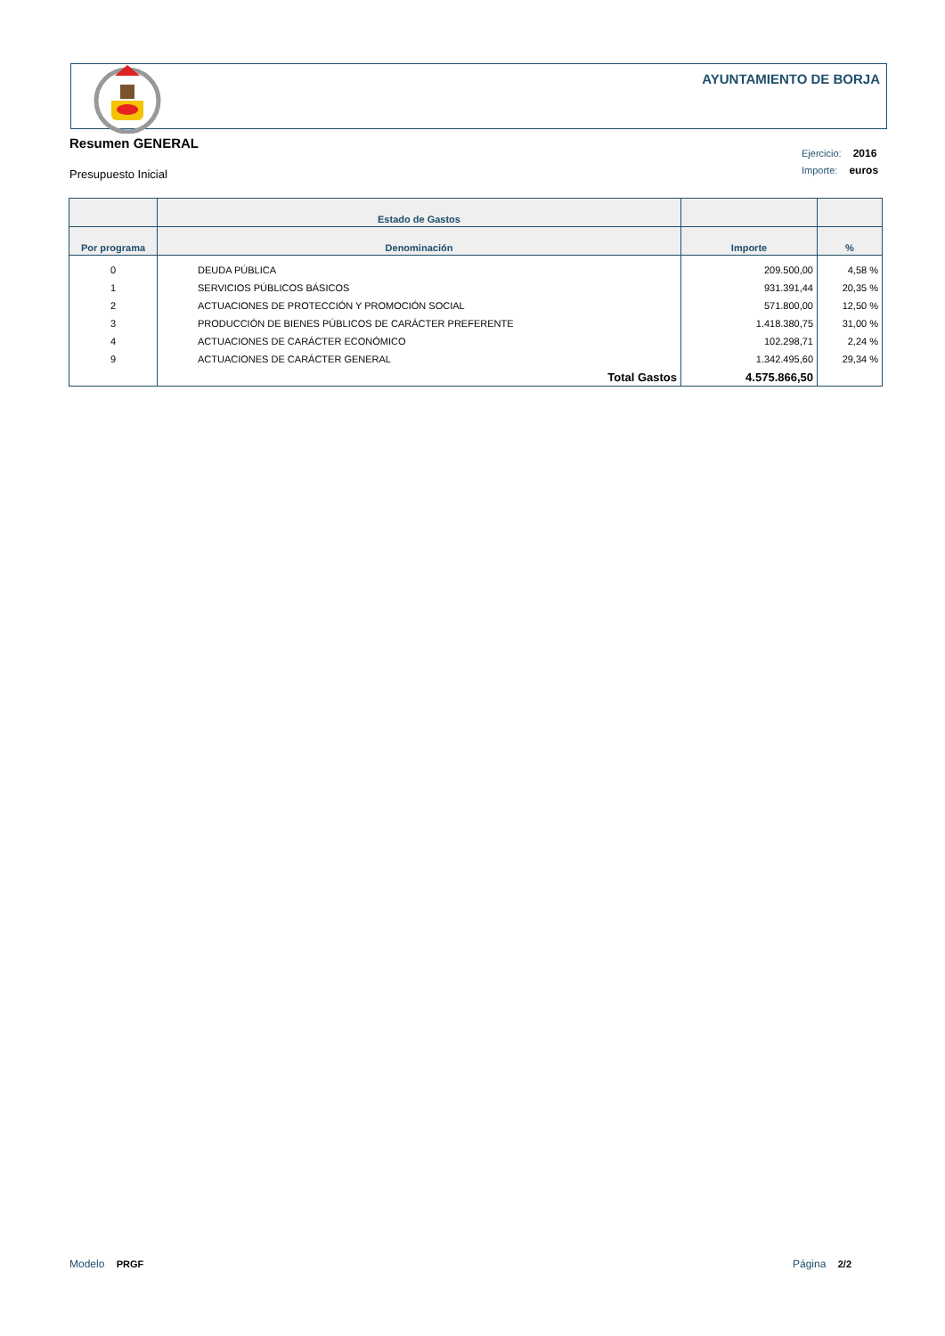AYUNTAMIENTO DE BORJA
Resumen GENERAL
Presupuesto Inicial
Ejercicio: 2016
Importe: euros
| | Estado de Gastos | | |
| --- | --- | --- | --- |
| Por programa | Denominación | Importe | % |
| 0 | DEUDA PÚBLICA | 209.500,00 | 4,58 % |
| 1 | SERVICIOS PÚBLICOS BÁSICOS | 931.391,44 | 20,35 % |
| 2 | ACTUACIONES DE PROTECCIÓN Y PROMOCIÓN SOCIAL | 571.800,00 | 12,50 % |
| 3 | PRODUCCIÓN DE BIENES PÚBLICOS DE CARÁCTER PREFERENTE | 1.418.380,75 | 31,00 % |
| 4 | ACTUACIONES DE CARÁCTER ECONÓMICO | 102.298,71 | 2,24 % |
| 9 | ACTUACIONES DE CARÁCTER GENERAL | 1.342.495,60 | 29,34 % |
| | Total Gastos | 4.575.866,50 | |
Modelo PRGF Página 2/2